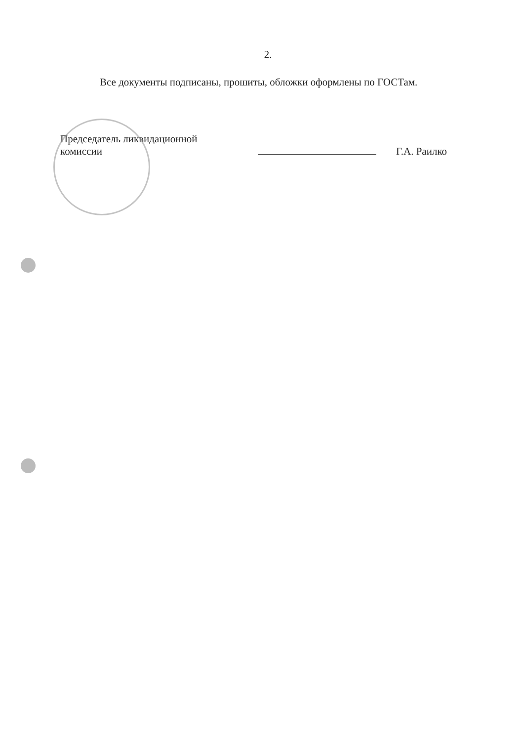2.
Все документы подписаны, прошиты, обложки оформлены по ГОСТам.
Председатель ликвидационной
комиссии
Г.А. Раилко